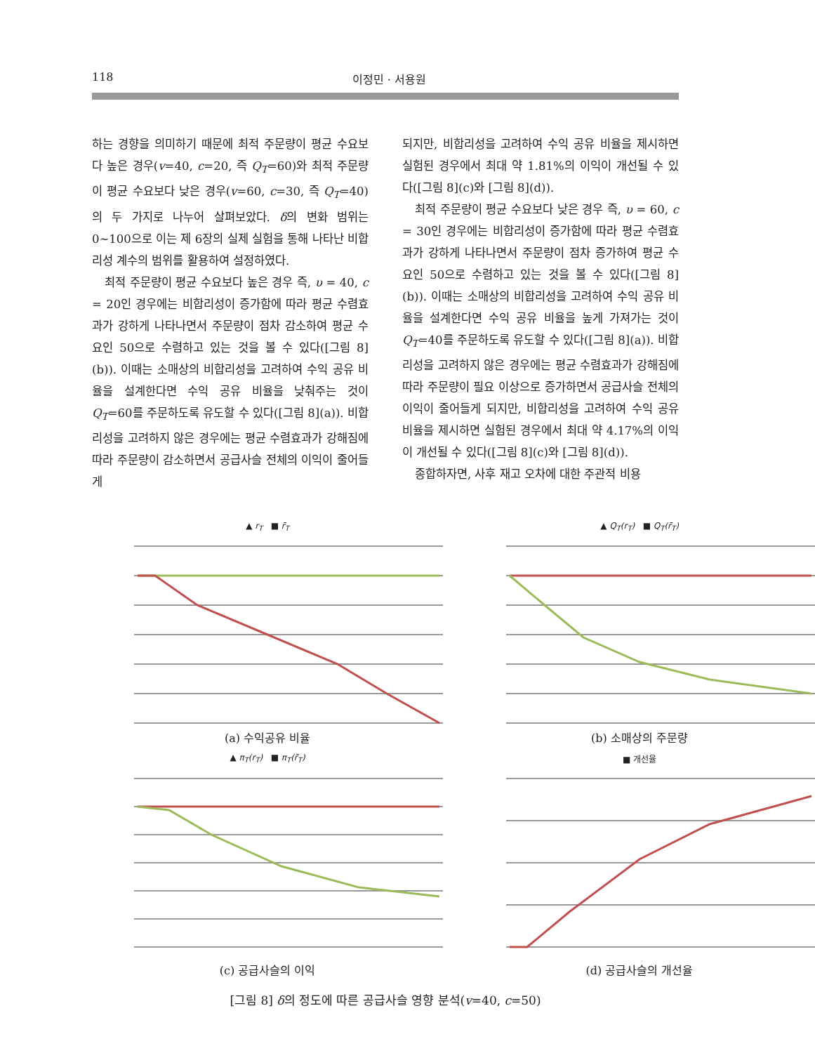118 이정민 · 서용원
하는 경향을 의미하기 때문에 최적 주문량이 평균 수요보다 높은 경우(v=40, c=20, 즉 Q<sub>T</sub>=60)와 최적 주문량이 평균 수요보다 낮은 경우(v=60, c=30, 즉 Q<sub>T</sub>=40)의 두 가지로 나누어 살펴보았다. δ의 변화 범위는 0~100으로 이는 제 6장의 실제 실험을 통해 나타난 비합리성 계수의 범위를 활용하여 설정하였다.
최적 주문량이 평균 수요보다 높은 경우 즉, υ = 40, c = 20인 경우에는 비합리성이 증가함에 따라 평균 수렴효과가 강하게 나타나면서 주문량이 점차 감소하여 평균 수요인 50으로 수렴하고 있는 것을 볼 수 있다([그림 8](b)). 이때는 소매상의 비합리성을 고려하여 수익 공유 비율을 설계한다면 수익 공유 비율을 낮춰주는 것이 Q<sub>T</sub>=60를 주문하도록 유도할 수 있다([그림 8](a)). 비합리성을 고려하지 않은 경우에는 평균 수렴효과가 강해짐에 따라 주문량이 감소하면서 공급사슬 전체의 이익이 줄어들게
되지만, 비합리성을 고려하여 수익 공유 비율을 제시하면 실험된 경우에서 최대 약 1.81%의 이익이 개선될 수 있다([그림 8](c)와 [그림 8](d)).
최적 주문량이 평균 수요보다 낮은 경우 즉, υ = 60, c = 30인 경우에는 비합리성이 증가함에 따라 평균 수렴효과가 강하게 나타나면서 주문량이 점차 증가하여 평균 수요인 50으로 수렴하고 있는 것을 볼 수 있다([그림 8](b)). 이때는 소매상의 비합리성을 고려하여 수익 공유 비율을 설계한다면 수익 공유 비율을 높게 가져가는 것이 Q<sub>T</sub>=40를 주문하도록 유도할 수 있다([그림 8](a)). 비합리성을 고려하지 않은 경우에는 평균 수렴효과가 강해짐에 따라 주문량이 필요 이상으로 증가하면서 공급사슬 전체의 이익이 줄어들게 되지만, 비합리성을 고려하여 수익 공유 비율을 제시하면 실험된 경우에서 최대 약 4.17%의 이익이 개선될 수 있다([그림 8](c)와 [그림 8](d)).
종합하자면, 사후 재고 오차에 대한 주관적 비용
▲ r<sub>T</sub> ■ r̄<sub>T</sub>
(a) 수익공유 비율
▲ Q<sub>T</sub>(r<sub>T</sub>) ■ Q<sub>T</sub>(r̄<sub>T</sub>)
(b) 소매상의 주문량
▲ π<sub>T</sub>(r<sub>T</sub>) ■ π<sub>T</sub>(r̄<sub>T</sub>)
(c) 공급사슬의 이익
■ 개선율
(d) 공급사슬의 개선율
[그림 8] δ의 정도에 따른 공급사슬 영향 분석(v=40, c=50)